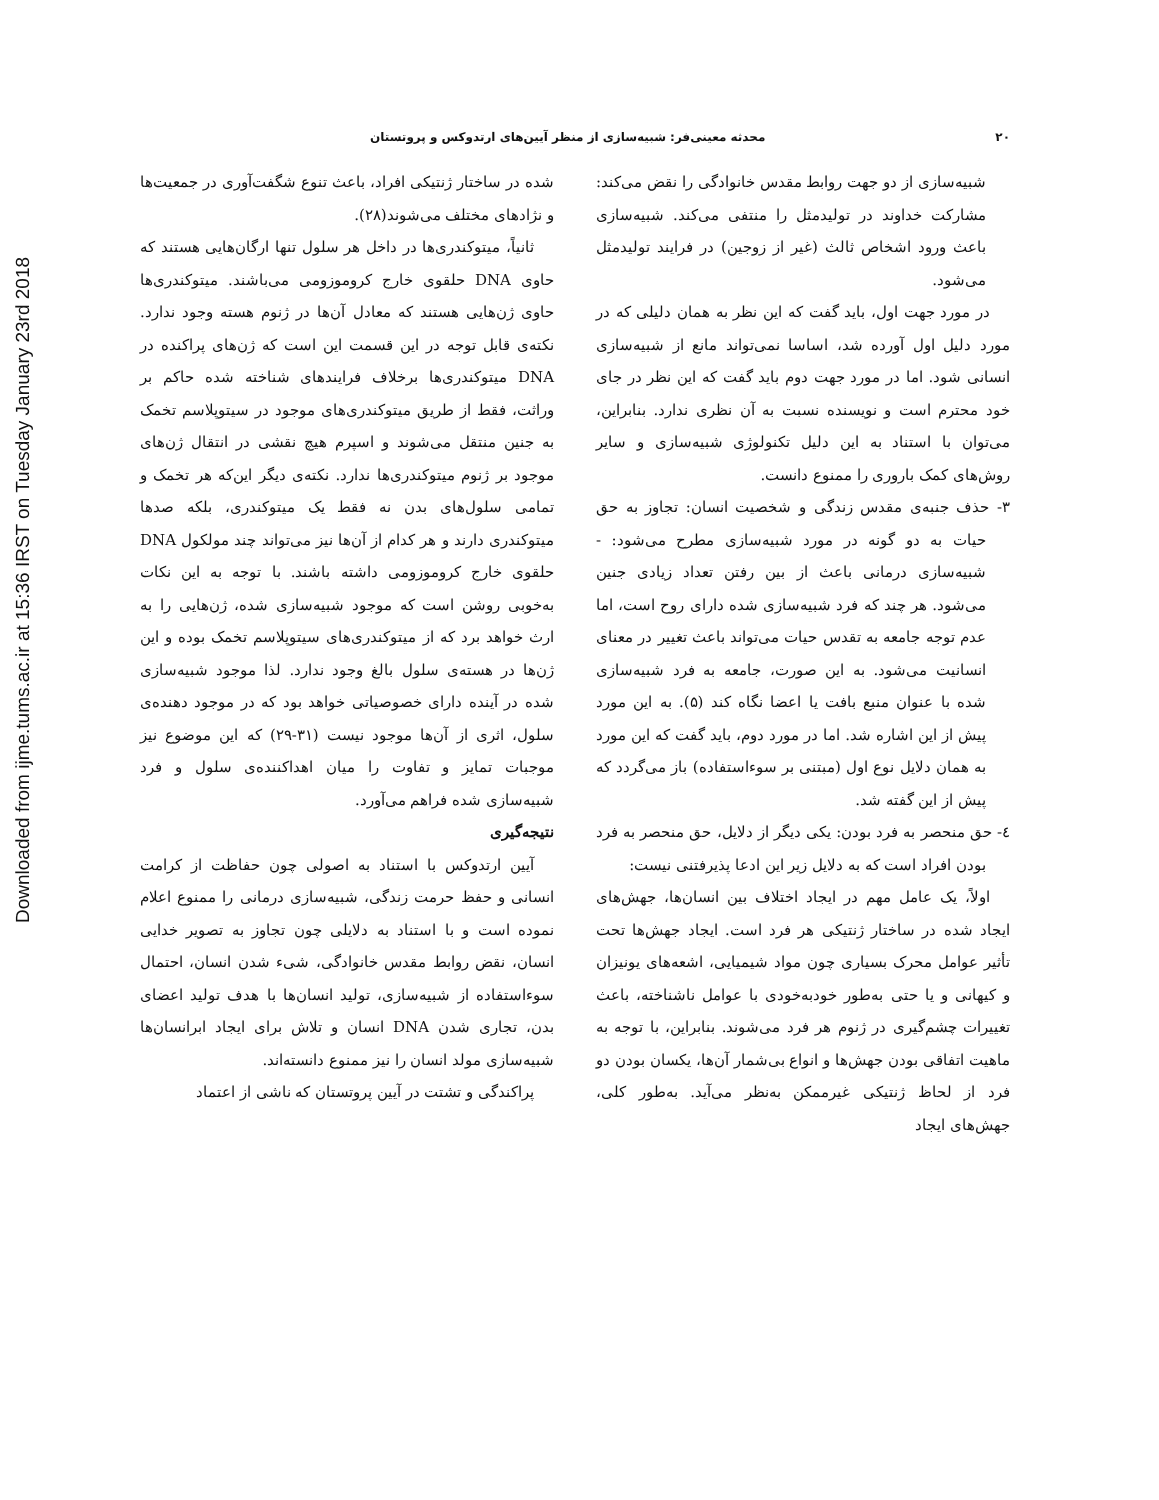Downloaded from ijme.tums.ac.ir at 15:36 IRST on Tuesday January 23rd 2018
۲۰ محدثه معینی‌فر: شبیه‌سازی از منظر آیین‌های ارتدوکس و پروتستان
شبیه‌سازی از دو جهت روابط مقدس خانوادگی را نقض می‌کند: مشارکت خداوند در تولیدمثل را منتفی می‌کند. شبیه‌سازی باعث ورود اشخاص ثالث (غیر از زوجین) در فرایند تولیدمثل می‌شود.
در مورد جهت اول، باید گفت که این نظر به همان دلیلی که در مورد دلیل اول آورده شد، اساسا نمی‌تواند مانع از شبیه‌سازی انسانی شود. اما در مورد جهت دوم باید گفت که این نظر در جای خود محترم است و نویسنده نسبت به آن نظری ندارد. بنابراین، می‌توان با استناد به این دلیل تکنولوژی شبیه‌سازی و سایر روش‌های کمک باروری را ممنوع دانست.
۳- حذف جنبه‌ی مقدس زندگی و شخصیت انسان: تجاوز به حق حیات به دو گونه در مورد شبیه‌سازی مطرح می‌شود: - شبیه‌سازی درمانی باعث از بین رفتن تعداد زیادی جنین می‌شود. هر چند که فرد شبیه‌سازی شده دارای روح است، اما عدم توجه جامعه به تقدس حیات می‌تواند باعث تغییر در معنای انسانیت می‌شود. به این صورت، جامعه به فرد شبیه‌سازی شده با عنوان منبع بافت یا اعضا نگاه کند (۵). به این مورد پیش از این اشاره شد. اما در مورد دوم، باید گفت که این مورد به همان دلایل نوع اول (مبتنی بر سوءاستفاده) باز می‌گردد که پیش از این گفته شد.
٤- حق منحصر به فرد بودن: یکی دیگر از دلایل، حق منحصر به فرد بودن افراد است که به دلایل زیر این ادعا پذیرفتنی نیست:
اولاً، یک عامل مهم در ایجاد اختلاف بین انسان‌ها، جهش‌های ایجاد شده در ساختار ژنتیکی هر فرد است. ایجاد جهش‌ها تحت تأثیر عوامل محرک بسیاری چون مواد شیمیایی، اشعه‌های یونیزان و کیهانی و یا حتی به‌طور خودبه‌خودی با عوامل ناشناخته، باعث تغییرات چشم‌گیری در ژنوم هر فرد می‌شوند. بنابراین، با توجه به ماهیت اتفاقی بودن جهش‌ها و انواع بی‌شمار آن‌ها، یکسان بودن دو فرد از لحاظ ژنتیکی غیرممکن به‌نظر می‌آید. به‌طور کلی، جهش‌های ایجاد
شده در ساختار ژنتیکی افراد، باعث تنوع شگفت‌آوری در جمعیت‌ها و نژادهای مختلف می‌شوند(۲۸).
ثانیاً، میتوکندری‌ها در داخل هر سلول تنها ارگان‌هایی هستند که حاوی DNA حلقوی خارج کروموزومی می‌باشند. میتوکندری‌ها حاوی ژن‌هایی هستند که معادل آن‌ها در ژنوم هسته وجود ندارد. نکته‌ی قابل توجه در این قسمت این است که ژن‌های پراکنده در DNA میتوکندری‌ها برخلاف فرایندهای شناخته شده حاکم بر وراثت، فقط از طریق میتوکندری‌های موجود در سیتوپلاسم تخمک به جنین منتقل می‌شوند و اسپرم هیچ نقشی در انتقال ژن‌های موجود بر ژنوم میتوکندری‌ها ندارد. نکته‌ی دیگر این‌که هر تخمک و تمامی سلول‌های بدن نه فقط یک میتوکندری، بلکه صدها میتوکندری دارند و هر کدام از آن‌ها نیز می‌تواند چند مولکول DNA حلقوی خارج کروموزومی داشته باشند. با توجه به این نکات به‌خوبی روشن است که موجود شبیه‌سازی شده، ژن‌هایی را به ارث خواهد برد که از میتوکندری‌های سیتوپلاسم تخمک بوده و این ژن‌ها در هسته‌ی سلول بالغ وجود ندارد. لذا موجود شبیه‌سازی شده در آینده دارای خصوصیاتی خواهد بود که در موجود دهنده‌ی سلول، اثری از آن‌ها موجود نیست (۳۱-۲۹) که این موضوع نیز موجبات تمایز و تفاوت را میان اهداکننده‌ی سلول و فرد شبیه‌سازی شده فراهم می‌آورد.
نتیجه‌گیری
آیین ارتدوکس با استناد به اصولی چون حفاظت از کرامت انسانی و حفظ حرمت زندگی، شبیه‌سازی درمانی را ممنوع اعلام نموده است و با استناد به دلایلی چون تجاوز به تصویر خدایی انسان، نقض روابط مقدس خانوادگی، شیء شدن انسان، احتمال سوءاستفاده از شبیه‌سازی، تولید انسان‌ها با هدف تولید اعضای بدن، تجاری شدن DNA انسان و تلاش برای ایجاد ابرانسان‌ها شبیه‌سازی مولد انسان را نیز ممنوع دانسته‌اند.
پراکندگی و تشتت در آیین پروتستان که ناشی از اعتماد